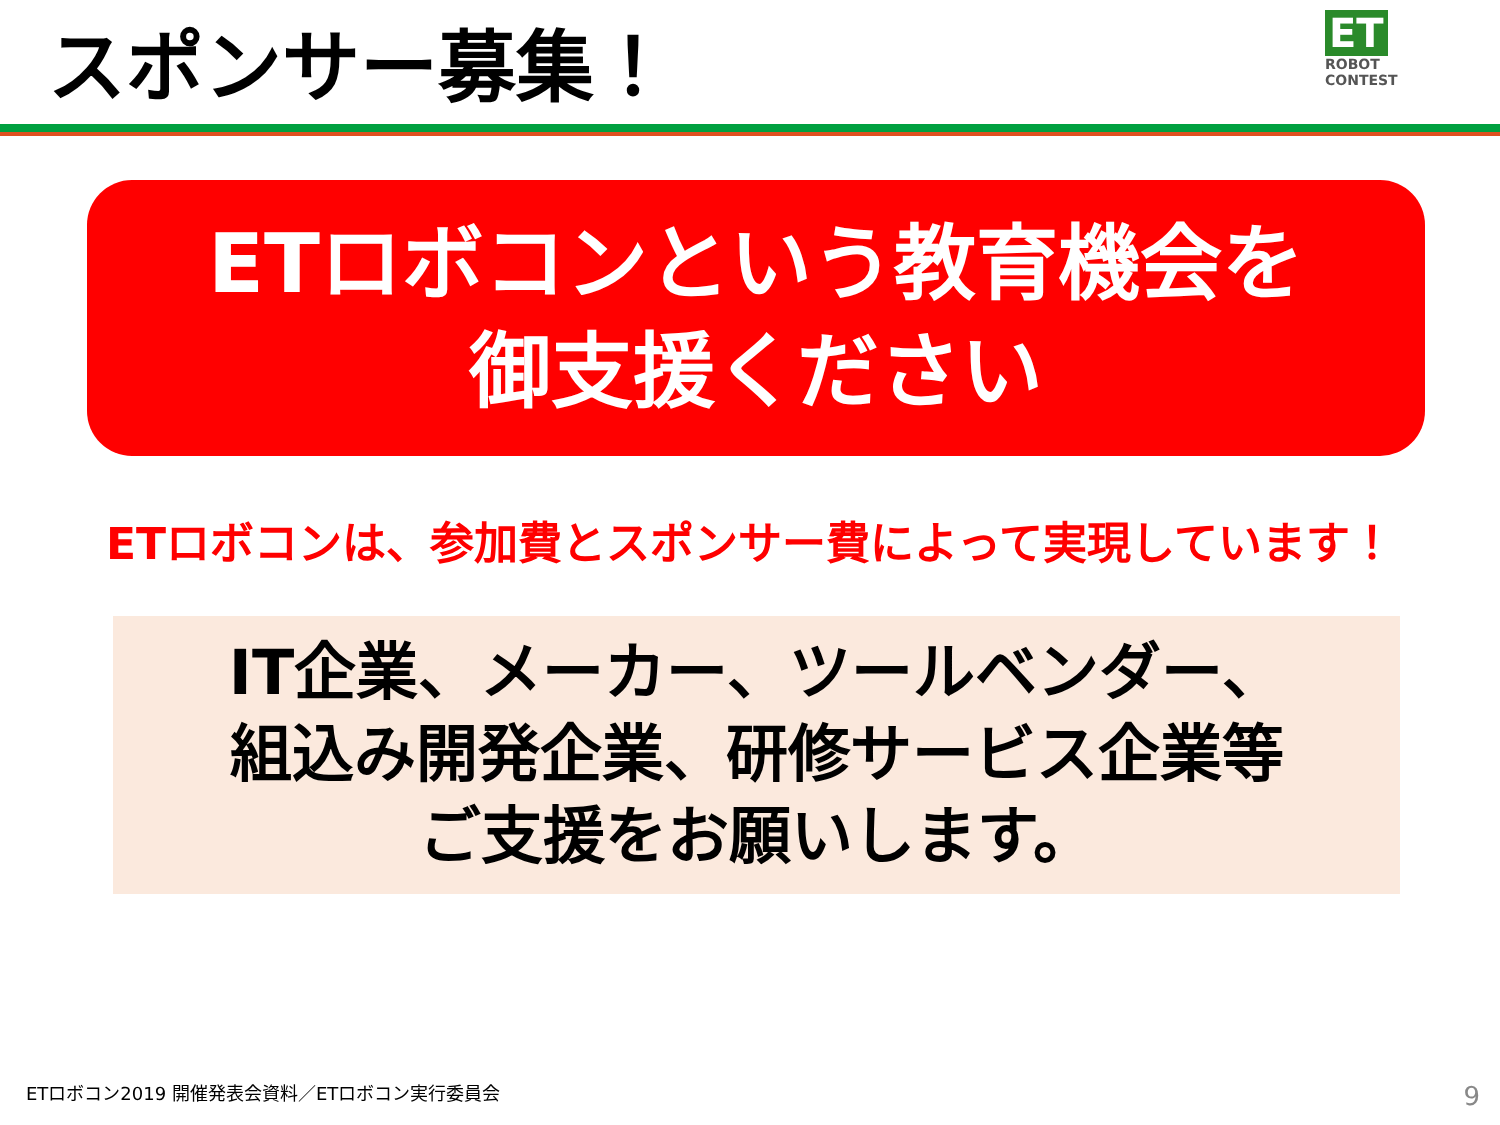スポンサー募集！
ET
ROBOT
CONTEST
ETロボコンという教育機会を
御支援ください
ETロボコンは、参加費とスポンサー費によって実現しています！
IT企業、メーカー、ツールベンダー、
組込み開発企業、研修サービス企業等
ご支援をお願いします。
ETロボコン2019 開催発表会資料／ETロボコン実行委員会
9